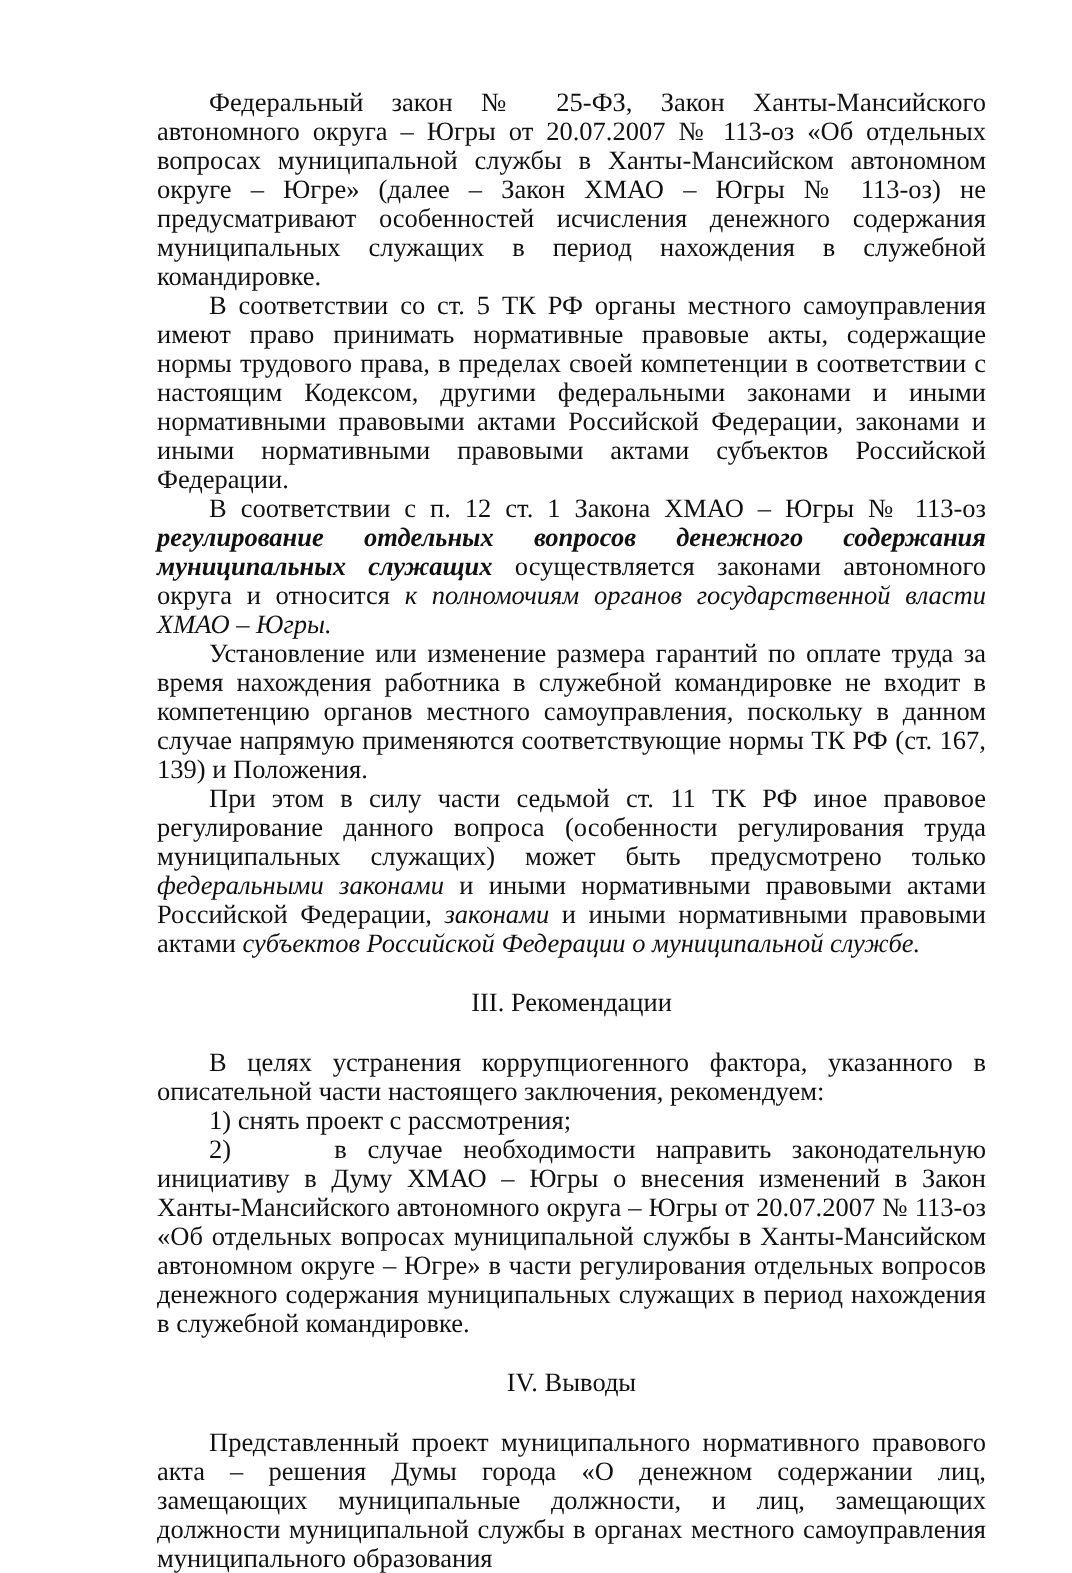Федеральный закон № 25-ФЗ, Закон Ханты-Мансийского автономного округа – Югры от 20.07.2007 № 113-оз «Об отдельных вопросах муниципальной службы в Ханты-Мансийском автономном округе – Югре» (далее – Закон ХМАО – Югры № 113-оз) не предусматривают особенностей исчисления денежного содержания муниципальных служащих в период нахождения в служебной командировке.
В соответствии со ст. 5 ТК РФ органы местного самоуправления имеют право принимать нормативные правовые акты, содержащие нормы трудового права, в пределах своей компетенции в соответствии с настоящим Кодексом, другими федеральными законами и иными нормативными правовыми актами Российской Федерации, законами и иными нормативными правовыми актами субъектов Российской Федерации.
В соответствии с п. 12 ст. 1 Закона ХМАО – Югры № 113-оз регулирование отдельных вопросов денежного содержания муниципальных служащих осуществляется законами автономного округа и относится к полномочиям органов государственной власти ХМАО – Югры.
Установление или изменение размера гарантий по оплате труда за время нахождения работника в служебной командировке не входит в компетенцию органов местного самоуправления, поскольку в данном случае напрямую применяются соответствующие нормы ТК РФ (ст. 167, 139) и Положения.
При этом в силу части седьмой ст. 11 ТК РФ иное правовое регулирование данного вопроса (особенности регулирования труда муниципальных служащих) может быть предусмотрено только федеральными законами и иными нормативными правовыми актами Российской Федерации, законами и иными нормативными правовыми актами субъектов Российской Федерации о муниципальной службе.
III. Рекомендации
В целях устранения коррупциогенного фактора, указанного в описательной части настоящего заключения, рекомендуем:
1) снять проект с рассмотрения;
2) в случае необходимости направить законодательную инициативу в Думу ХМАО – Югры о внесения изменений в Закон Ханты-Мансийского автономного округа – Югры от 20.07.2007 № 113-оз «Об отдельных вопросах муниципальной службы в Ханты-Мансийском автономном округе – Югре» в части регулирования отдельных вопросов денежного содержания муниципальных служащих в период нахождения в служебной командировке.
IV. Выводы
Представленный проект муниципального нормативного правового акта – решения Думы города «О денежном содержании лиц, замещающих муниципальные должности, и лиц, замещающих должности муниципальной службы в органах местного самоуправления муниципального образования